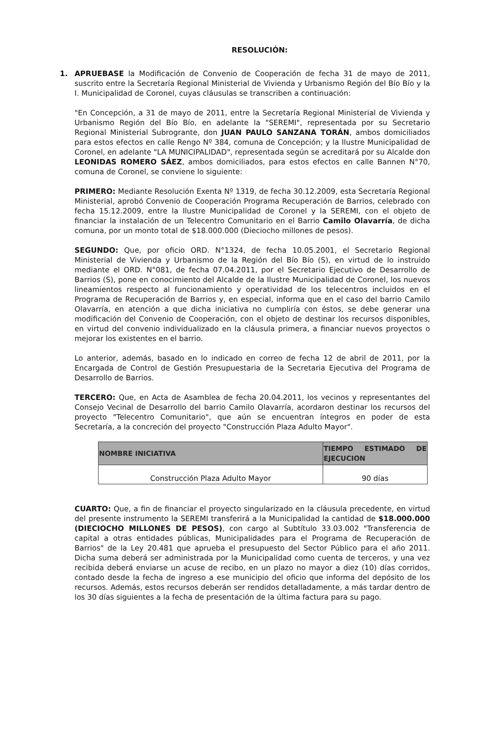RESOLUCIÓN:
1. APRUEBASE la Modificación de Convenio de Cooperación de fecha 31 de mayo de 2011, suscrito entre la Secretaría Regional Ministerial de Vivienda y Urbanismo Región del Bío Bío y la I. Municipalidad de Coronel, cuyas cláusulas se transcriben a continuación:
"En Concepción, a 31 de mayo de 2011, entre la Secretaría Regional Ministerial de Vivienda y Urbanismo Región del Bío Bío, en adelante la "SEREMI", representada por su Secretario Regional Ministerial Subrogrante, don JUAN PAULO SANZANA TORÁN, ambos domiciliados para estos efectos en calle Rengo Nº 384, comuna de Concepción; y la Ilustre Municipalidad de Coronel, en adelante "LA MUNICIPALIDAD", representada según se acreditará por su Alcalde don LEONIDAS ROMERO SÁEZ, ambos domiciliados, para estos efectos en calle Bannen N°70, comuna de Coronel, se conviene lo siguiente:
PRIMERO: Mediante Resolución Exenta Nº 1319, de fecha 30.12.2009, esta Secretaría Regional Ministerial, aprobó Convenio de Cooperación Programa Recuperación de Barrios, celebrado con fecha 15.12.2009, entre la Ilustre Municipalidad de Coronel y la SEREMI, con el objeto de financiar la instalación de un Telecentro Comunitario en el Barrio Camilo Olavarría, de dicha comuna, por un monto total de $18.000.000 (Dieciocho millones de pesos).
SEGUNDO: Que, por oficio ORD. N°1324, de fecha 10.05.2001, el Secretario Regional Ministerial de Vivienda y Urbanismo de la Región del Bío Bío (S), en virtud de lo instruido mediante el ORD. N°081, de fecha 07.04.2011, por el Secretario Ejecutivo de Desarrollo de Barrios (S), pone en conocimiento del Alcalde de la Ilustre Municipalidad de Coronel, los nuevos lineamientos respecto al funcionamiento y operatividad de los telecentros incluidos en el Programa de Recuperación de Barrios y, en especial, informa que en el caso del barrio Camilo Olavarría, en atención a que dicha iniciativa no cumpliría con éstos, se debe generar una modificación del Convenio de Cooperación, con el objeto de destinar los recursos disponibles, en virtud del convenio individualizado en la cláusula primera, a financiar nuevos proyectos o mejorar los existentes en el barrio.
Lo anterior, además, basado en lo indicado en correo de fecha 12 de abril de 2011, por la Encargada de Control de Gestión Presupuestaria de la Secretaria Ejecutiva del Programa de Desarrollo de Barrios.
TERCERO: Que, en Acta de Asamblea de fecha 20.04.2011, los vecinos y representantes del Consejo Vecinal de Desarrollo del barrio Camilo Olavarría, acordaron destinar los recursos del proyecto "Telecentro Comunitario", que aún se encuentran íntegros en poder de esta Secretaría, a la concreción del proyecto "Construcción Plaza Adulto Mayor".
| NOMBRE INICIATIVA | TIEMPO ESTIMADO DE EJECUCION |
| --- | --- |
| Construcción Plaza Adulto Mayor | 90 días |
CUARTO: Que, a fin de financiar el proyecto singularizado en la cláusula precedente, en virtud del presente instrumento la SEREMI transferirá a la Municipalidad la cantidad de $18.000.000 (DIECIOCHO MILLONES DE PESOS), con cargo al Subtítulo 33.03.002 "Transferencia de capital a otras entidades públicas, Municipalidades para el Programa de Recuperación de Barrios" de la Ley 20.481 que aprueba el presupuesto del Sector Público para el año 2011. Dicha suma deberá ser administrada por la Municipalidad como cuenta de terceros, y una vez recibida deberá enviarse un acuse de recibo, en un plazo no mayor a diez (10) días corridos, contado desde la fecha de ingreso a ese municipio del oficio que informa del depósito de los recursos. Además, estos recursos deberán ser rendidos detalladamente, a más tardar dentro de los 30 días siguientes a la fecha de presentación de la última factura para su pago.